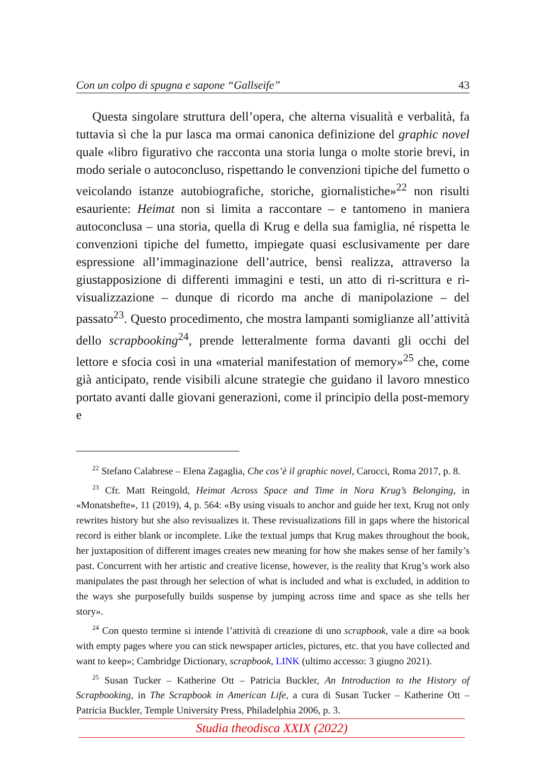Con un colpo di spugna e sapone “Gallseife” 43
Questa singolare struttura dell’opera, che alterna visualità e verbalità, fa tuttavia sì che la pur lasca ma ormai canonica definizione del graphic novel quale «libro figurativo che racconta una storia lunga o molte storie brevi, in modo seriale o autoconcluso, rispettando le convenzioni tipiche del fumetto o veicolando istanze autobiografiche, storiche, giornalistiche»<sup>22</sup> non risulti esauriente: Heimat non si limita a raccontare – e tantomeno in maniera autoconclusa – una storia, quella di Krug e della sua famiglia, né rispetta le convenzioni tipiche del fumetto, impiegate quasi esclusivamente per dare espressione all’immaginazione dell’autrice, bensì realizza, attraverso la giustapposizione di differenti immagini e testi, un atto di ri-scrittura e ri-visualizzazione – dunque di ricordo ma anche di manipolazione – del passato<sup>23</sup>. Questo procedimento, che mostra lampanti somiglianze all’attività dello scrapbooking<sup>24</sup>, prende letteralmente forma davanti gli occhi del lettore e sfocia così in una «material manifestation of memory»<sup>25</sup> che, come già anticipato, rende visibili alcune strategie che guidano il lavoro mnestico portato avanti dalle giovani generazioni, come il principio della post-memory e
<sup>22</sup> Stefano Calabrese – Elena Zagaglia, Che cos’è il graphic novel, Carocci, Roma 2017, p. 8.
<sup>23</sup> Cfr. Matt Reingold, Heimat Across Space and Time in Nora Krug’s Belonging, in «Monatshefte», 11 (2019), 4, p. 564: «By using visuals to anchor and guide her text, Krug not only rewrites history but she also revisualizes it. These revisualizations fill in gaps where the historical record is either blank or incomplete. Like the textual jumps that Krug makes throughout the book, her juxtaposition of different images creates new meaning for how she makes sense of her family’s past. Concurrent with her artistic and creative license, however, is the reality that Krug’s work also manipulates the past through her selection of what is included and what is excluded, in addition to the ways she purposefully builds suspense by jumping across time and space as she tells her story».
<sup>24</sup> Con questo termine si intende l’attività di creazione di uno scrapbook, vale a dire «a book with empty pages where you can stick newspaper articles, pictures, etc. that you have collected and want to keep»; Cambridge Dictionary, scrapbook, LINK (ultimo accesso: 3 giugno 2021).
<sup>25</sup> Susan Tucker – Katherine Ott – Patricia Buckler, An Introduction to the History of Scrapbooking, in The Scrapbook in American Life, a cura di Susan Tucker – Katherine Ott – Patricia Buckler, Temple University Press, Philadelphia 2006, p. 3.
Studia theodisca XXIX (2022)